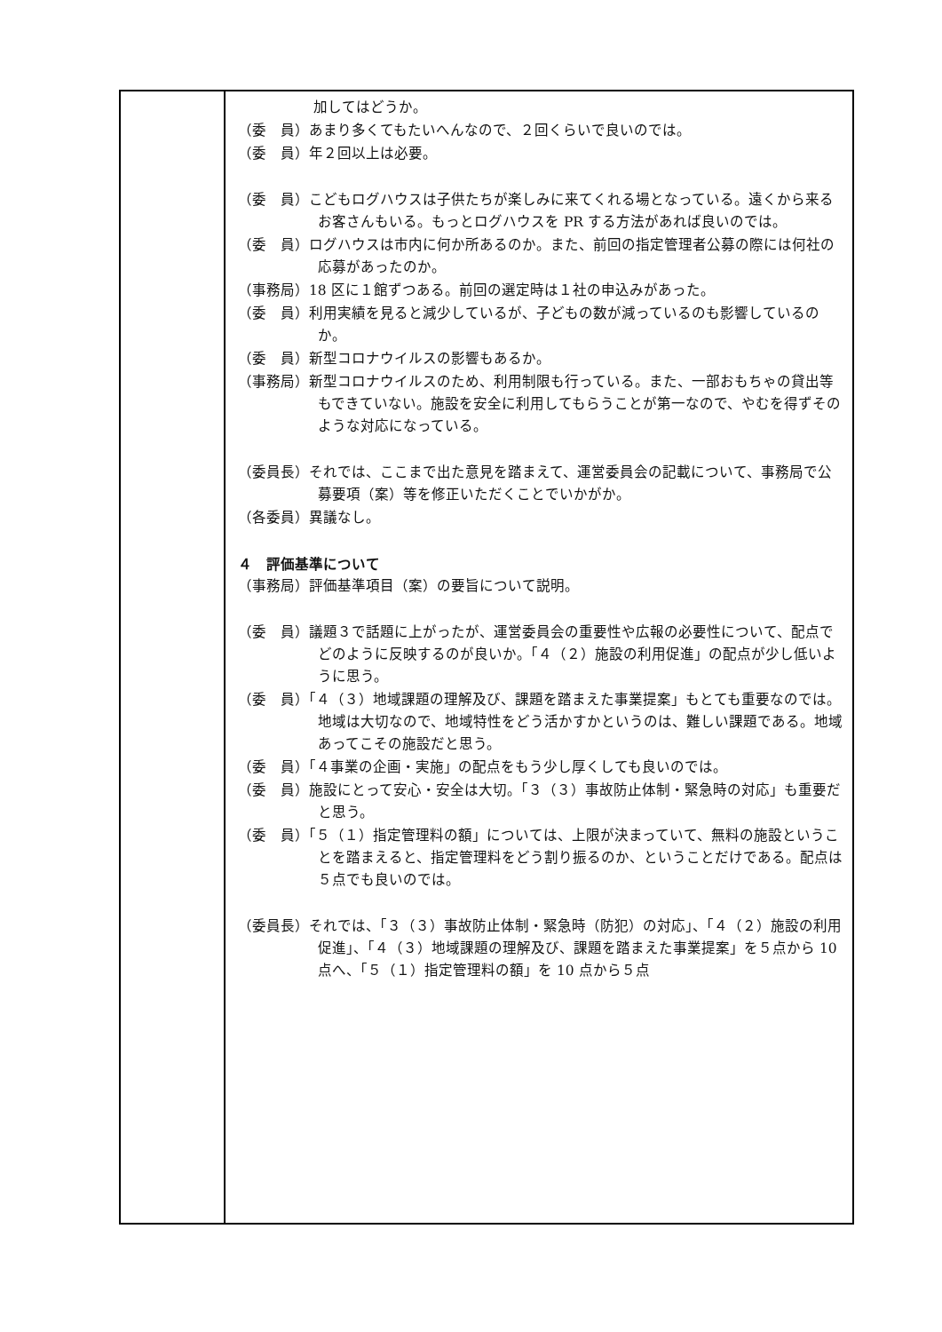| | 加してはどうか。 （委 員）あまり多くてもたいへんなので、２回くらいで良いのでは。 （委 員）年２回以上は必要。 （委 員）こどもログハウスは子供たちが楽しみに来てくれる場となっている。遠くから来るお客さんもいる。もっとログハウスを PR する方法があれば良いのでは。 （委 員）ログハウスは市内に何か所あるのか。また、前回の指定管理者公募の際には何社の応募があったのか。 （事務局）18 区に１館ずつある。前回の選定時は１社の申込みがあった。 （委 員）利用実績を見ると減少しているが、子どもの数が減っているのも影響しているのか。 （委 員）新型コロナウイルスの影響もあるか。 （事務局）新型コロナウイルスのため、利用制限も行っている。また、一部おもちゃの貸出等もできていない。施設を安全に利用してもらうことが第一なので、やむを得ずそのような対応になっている。 （委員長）それでは、ここまで出た意見を踏まえて、運営委員会の記載について、事務局で公募要項（案）等を修正いただくことでいかがか。 （各委員）異議なし。 ４ 評価基準について （事務局）評価基準項目（案）の要旨について説明。 （委 員）議題３で話題に上がったが、運営委員会の重要性や広報の必要性について、配点でどのように反映するのが良いか。「４（２）施設の利用促進」の配点が少し低いように思う。 （委 員）「４（３）地域課題の理解及び、課題を踏まえた事業提案」もとても重要なのでは。地域は大切なので、地域特性をどう活かすかというのは、難しい課題である。地域あってこその施設だと思う。 （委 員）「４事業の企画・実施」の配点をもう少し厚くしても良いのでは。 （委 員）施設にとって安心・安全は大切。「３（３）事故防止体制・緊急時の対応」も重要だと思う。 （委 員）「５（１）指定管理料の額」については、上限が決まっていて、無料の施設ということを踏まえると、指定管理料をどう割り振るのか、ということだけである。配点は５点でも良いのでは。 （委員長）それでは、「３（３）事故防止体制・緊急時（防犯）の対応」、「４（２）施設の利用促進」、「４（３）地域課題の理解及び、課題を踏まえた事業提案」を５点から 10 点へ、「５（１）指定管理料の額」を 10 点から５点 |